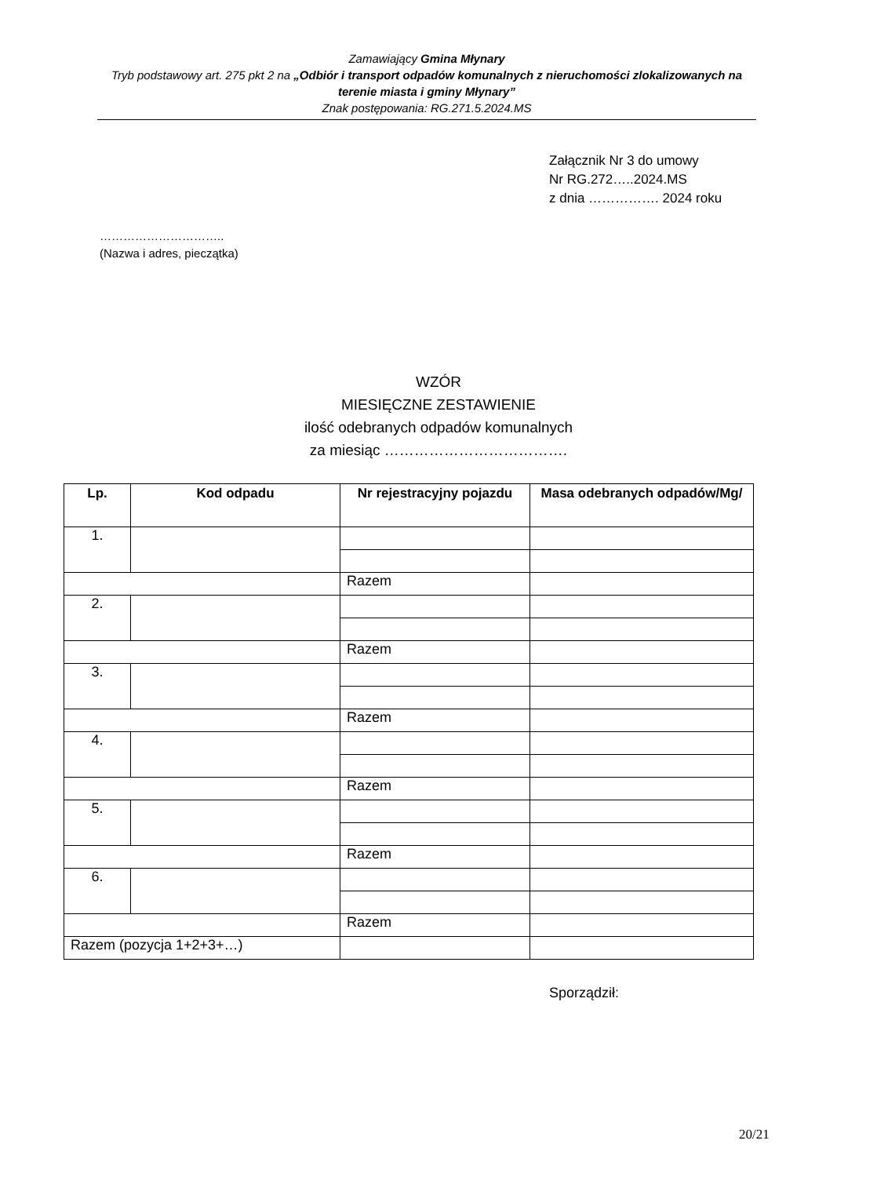Zamawiający Gmina Młynary
Tryb podstawowy art. 275 pkt 2 na „Odbiór i transport odpadów komunalnych z nieruchomości zlokalizowanych na terenie miasta i gminy Młynary”
Znak postępowania: RG.271.5.2024.MS
Załącznik Nr 3 do umowy
Nr RG.272…..2024.MS
z dnia ……………. 2024 roku
…………………………..
(Nazwa i adres, pieczątka)
WZÓR
MIESIĘCZNE ZESTAWIENIE
ilość odebranych odpadów komunalnych
za miesiąc ……………………………….
| Lp. | Kod odpadu | Nr rejestracyjny pojazdu | Masa odebranych odpadów/Mg/ |
| --- | --- | --- | --- |
| 1. | | | |
| | | Razem | |
| 2. | | | |
| | | Razem | |
| 3. | | | |
| | | Razem | |
| 4. | | | |
| | | Razem | |
| 5. | | | |
| | | Razem | |
| 6. | | | |
| | | Razem | |
| Razem (pozycja 1+2+3+…) | | | |
Sporządził:
20/21